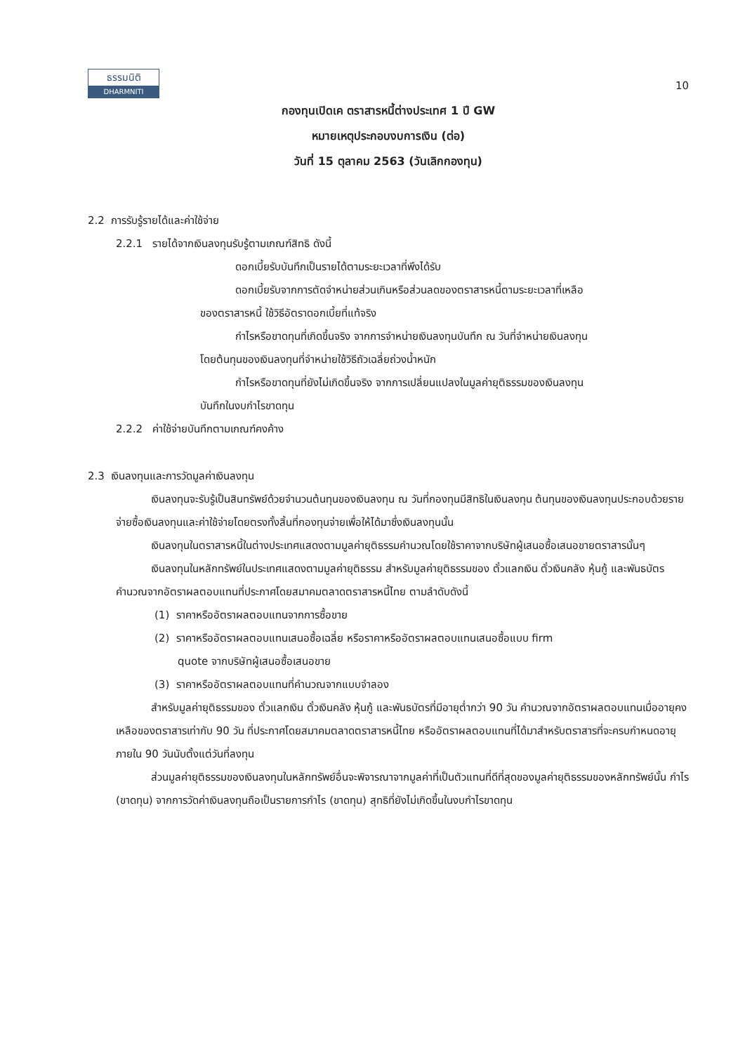ธรรมนิติ
DHARMNITI
10
กองทุนเปิดเค ตราสารหนี้ต่างประเทศ 1 ปี GW
หมายเหตุประกอบงบการเงิน (ต่อ)
วันที่ 15 ตุลาคม 2563 (วันเลิกกองทุน)
2.2 การรับรู้รายได้และค่าใช้จ่าย
2.2.1 รายได้จากเงินลงทุนรับรู้ตามเกณฑ์สิทธิ ดังนี้
ดอกเบี้ยรับบันทึกเป็นรายได้ตามระยะเวลาที่พึงได้รับ
ดอกเบี้ยรับจากการตัดจำหน่ายส่วนเกินหรือส่วนลดของตราสารหนี้ตามระยะเวลาที่เหลือ
ของตราสารหนี้ ใช้วิธีอัตราดอกเบี้ยที่แท้จริง
กำไรหรือขาดทุนที่เกิดขึ้นจริง จากการจำหน่ายเงินลงทุนบันทึก ณ วันที่จำหน่ายเงินลงทุน
โดยต้นทุนของเงินลงทุนที่จำหน่ายใช้วิธีถัวเฉลี่ยถ่วงน้ำหนัก
กำไรหรือขาดทุนที่ยังไม่เกิดขึ้นจริง จากการเปลี่ยนแปลงในมูลค่ายุติธรรมของเงินลงทุน
บันทึกในงบกำไรขาดทุน
2.2.2 ค่าใช้จ่ายบันทึกตามเกณฑ์คงค้าง
2.3 เงินลงทุนและการวัดมูลค่าเงินลงทุน
เงินลงทุนจะรับรู้เป็นสินทรัพย์ด้วยจำนวนต้นทุนของเงินลงทุน ณ วันที่กองทุนมีสิทธิในเงินลงทุน ต้นทุนของเงินลงทุนประกอบด้วยรายจ่ายซื้อเงินลงทุนและค่าใช้จ่ายโดยตรงทั้งสิ้นที่กองทุนจ่ายเพื่อให้ได้มาซึ่งเงินลงทุนนั้น
เงินลงทุนในตราสารหนี้ในต่างประเทศแสดงตามมูลค่ายุติธรรมคำนวณโดยใช้ราคาจากบริษัทผู้เสนอซื้อเสนอขายตราสารนั้นๆ
เงินลงทุนในหลักทรัพย์ในประเทศแสดงตามมูลค่ายุติธรรม สำหรับมูลค่ายุติธรรมของ ตั๋วแลกเงิน ตั๋วเงินคลัง หุ้นกู้ และพันธบัตรคำนวณจากอัตราผลตอบแทนที่ประกาศโดยสมาคมตลาดตราสารหนี้ไทย ตามลำดับดังนี้
(1) ราคาหรืออัตราผลตอบแทนจากการซื้อขาย
(2) ราคาหรืออัตราผลตอบแทนเสนอซื้อเฉลี่ย หรือราคาหรืออัตราผลตอบแทนเสนอซื้อแบบ firm
quote จากบริษัทผู้เสนอซื้อเสนอขาย
(3) ราคาหรืออัตราผลตอบแทนที่คำนวณจากแบบจำลอง
สำหรับมูลค่ายุติธรรมของ ตั๋วแลกเงิน ตั๋วเงินคลัง หุ้นกู้ และพันธบัตรที่มีอายุต่ำกว่า 90 วัน คำนวณจากอัตราผลตอบแทนเมื่ออายุคงเหลือของตราสารเท่ากับ 90 วัน ที่ประกาศโดยสมาคมตลาดตราสารหนี้ไทย หรืออัตราผลตอบแทนที่ได้มาสำหรับตราสารที่จะครบกำหนดอายุภายใน 90 วันนับตั้งแต่วันที่ลงทุน
ส่วนมูลค่ายุติธรรมของเงินลงทุนในหลักทรัพย์อื่นจะพิจารณาจากมูลค่าที่เป็นตัวแทนที่ดีที่สุดของมูลค่ายุติธรรมของหลักทรัพย์นั้น กำไร (ขาดทุน) จากการวัดค่าเงินลงทุนถือเป็นรายการกำไร (ขาดทุน) สุทธิที่ยังไม่เกิดขึ้นในงบกำไรขาดทุน